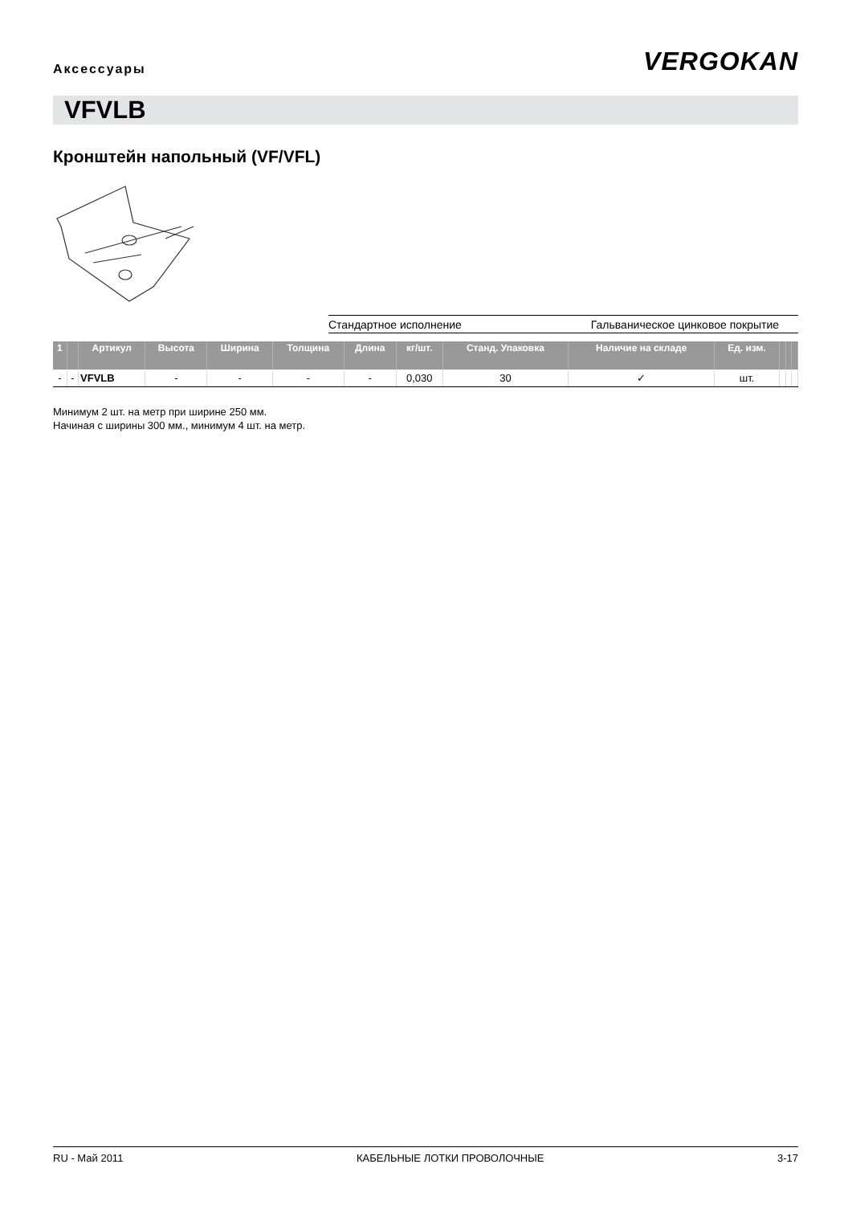Аксессуары
VERGOKAN
VFVLB
Кронштейн напольный (VF/VFL)
Стандартное исполнение Гальваническое цинковое покрытие
| 1 | | Артикул | Высота | Ширина | Толщина | Длина | кг/шт. | Станд. Упаковка | Наличие на складе | Ед. изм. | | | |
| --- | --- | --- | --- | --- | --- | --- | --- | --- | --- | --- | --- | --- | --- |
| - | - | VFVLB | - | - | - | - | 0,030 | 30 | ✓ | шт. | | | |
Минимум 2 шт. на метр при ширине 250 мм.
Начиная с ширины 300 мм., минимум 4 шт. на метр.
RU - Май 2011 КАБЕЛЬНЫЕ ЛОТКИ ПРОВОЛОЧНЫЕ 3-17